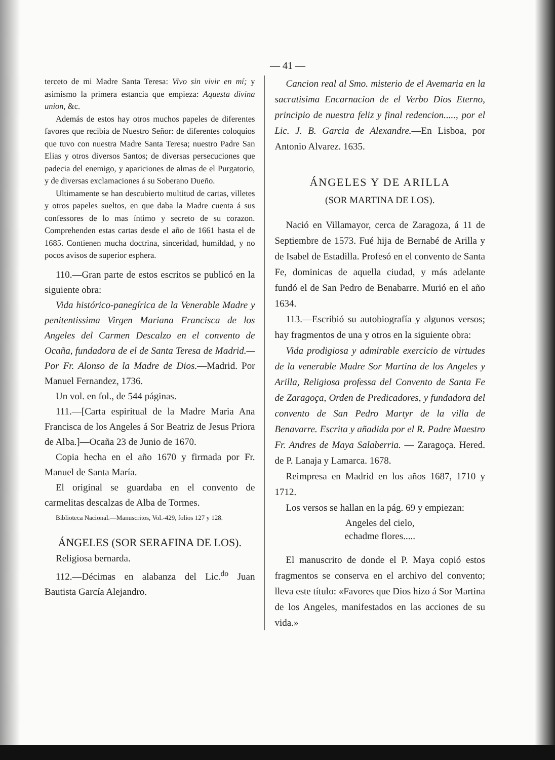— 41 —
terceto de mi Madre Santa Teresa: Vivo sin vivir en mí; y asimismo la primera estancia que empieza: Aquesta divina union, &c.
Además de estos hay otros muchos papeles de diferentes favores que recibia de Nuestro Señor: de diferentes coloquios que tuvo con nuestra Madre Santa Teresa; nuestro Padre San Elias y otros diversos Santos; de diversas persecuciones que padecia del enemigo, y apariciones de almas de el Purgatorio, y de diversas exclamaciones á su Soberano Dueño.
Ultimamente se han descubierto multitud de cartas, villetes y otros papeles sueltos, en que daba la Madre cuenta á sus confessores de lo mas íntimo y secreto de su corazon. Comprehenden estas cartas desde el año de 1661 hasta el de 1685. Contienen mucha doctrina, sinceridad, humildad, y no pocos avisos de superior esphera.
110.—Gran parte de estos escritos se publicó en la siguiente obra:
Vida histórico-panegírica de la Venerable Madre y penitentissima Virgen Mariana Francisca de los Angeles del Carmen Descalzo en el convento de Ocaña, fundadora de el de Santa Teresa de Madrid.—Por Fr. Alonso de la Madre de Dios.—Madrid. Por Manuel Fernandez, 1736.
Un vol. en fol., de 544 páginas.
111.—[Carta espiritual de la Madre Maria Ana Francisca de los Angeles á Sor Beatriz de Jesus Priora de Alba.]—Ocaña 23 de Junio de 1670.
Copia hecha en el año 1670 y firmada por Fr. Manuel de Santa María.
El original se guardaba en el convento de carmelitas descalzas de Alba de Tormes.
Biblioteca Nacional.—Manuscritos, Vol.-429, folios 127 y 128.
ÁNGELES (SOR SERAFINA DE LOS).
Religiosa bernarda.
112.—Décimas en alabanza del Lic.<sup>do</sup> Juan Bautista García Alejandro.
Cancion real al Smo. misterio de el Avemaria en la sacratisima Encarnacion de el Verbo Dios Eterno, principio de nuestra feliz y final redencion....., por el Lic. J. B. Garcia de Alexandre.—En Lisboa, por Antonio Alvarez. 1635.
ÁNGELES Y DE ARILLA
(SOR MARTINA DE LOS).
Nació en Villamayor, cerca de Zaragoza, á 11 de Septiembre de 1573. Fué hija de Bernabé de Arilla y de Isabel de Estadilla. Profesó en el convento de Santa Fe, dominicas de aquella ciudad, y más adelante fundó el de San Pedro de Benabarre. Murió en el año 1634.
113.—Escribió su autobiografía y algunos versos; hay fragmentos de una y otros en la siguiente obra:
Vida prodigiosa y admirable exercicio de virtudes de la venerable Madre Sor Martina de los Angeles y Arilla, Religiosa professa del Convento de Santa Fe de Zaragoça, Orden de Predicadores, y fundadora del convento de San Pedro Martyr de la villa de Benavarre. Escrita y añadida por el R. Padre Maestro Fr. Andres de Maya Salaberria. — Zaragoça. Hered. de P. Lanaja y Lamarca. 1678.
Reimpresa en Madrid en los años 1687, 1710 y 1712.
Los versos se hallan en la pág. 69 y empiezan:
Angeles del cielo,
echadme flores.....
El manuscrito de donde el P. Maya copió estos fragmentos se conserva en el archivo del convento; lleva este título: «Favores que Dios hizo á Sor Martina de los Angeles, manifestados en las acciones de su vida.»